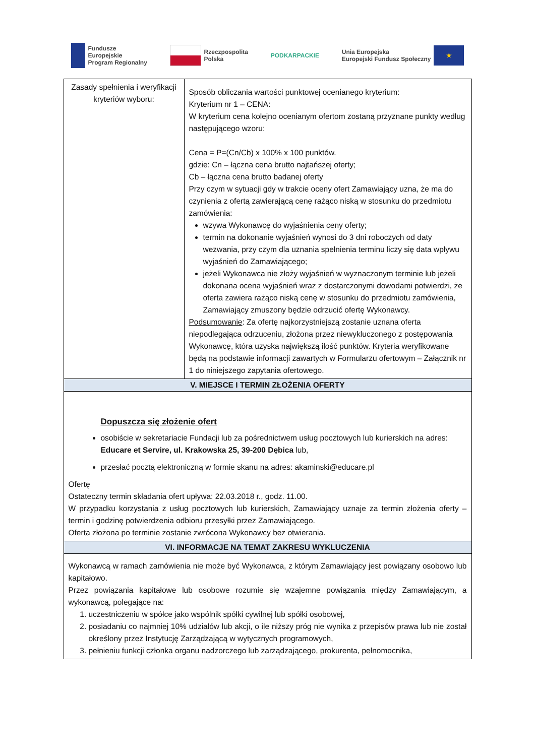Fundusze
Europejskie
Program Regionalny
Rzeczpospolita
Polska
PODKARPACKIE
Unia Europejska
Europejski Fundusz Społeczny ★
| Zasady spełnienia i weryfikacji kryteriów wyboru: | Sposób obliczania wartości punktowej ocenianego kryterium: Kryterium nr 1 – CENA: W kryterium cena kolejno ocenianym ofertom zostaną przyznane punkty według następującego wzoru: Cena = P=(Cn/Cb) x 100% x 100 punktów. gdzie: Cn – łączna cena brutto najtańszej oferty; Cb – łączna cena brutto badanej oferty Przy czym w sytuacji gdy w trakcie oceny ofert Zamawiający uzna, że ma do czynienia z ofertą zawierającą cenę rażąco niską w stosunku do przedmiotu zamówienia: wzywa Wykonawcę do wyjaśnienia ceny oferty; termin na dokonanie wyjaśnień wynosi do 3 dni roboczych od daty wezwania, przy czym dla uznania spełnienia terminu liczy się data wpływu wyjaśnień do Zamawiającego; jeżeli Wykonawca nie złoży wyjaśnień w wyznaczonym terminie lub jeżeli dokonana ocena wyjaśnień wraz z dostarczonymi dowodami potwierdzi, że oferta zawiera rażąco niską cenę w stosunku do przedmiotu zamówienia, Zamawiający zmuszony będzie odrzucić ofertę Wykonawcy. Podsumowanie : Za ofertę najkorzystniejszą zostanie uznana oferta niepodlegająca odrzuceniu, złożona przez niewykluczonego z postępowania Wykonawcę, która uzyska największą ilość punktów. Kryteria weryfikowane będą na podstawie informacji zawartych w Formularzu ofertowym – Załącznik nr 1 do niniejszego zapytania ofertowego. |
| V. MIEJSCE I TERMIN ZŁOŻENIA OFERTY | |
| Dopuszcza się złożenie ofert osobiście w sekretariacie Fundacji lub za pośrednictwem usług pocztowych lub kurierskich na adres: Educare et Servire, ul. Krakowska 25, 39-200 Dębica lub, przesłać pocztą elektroniczną w formie skanu na adres: akaminski@educare.pl Ofertę Ostateczny termin składania ofert upływa: 22.03.2018 r., godz. 11.00. W przypadku korzystania z usług pocztowych lub kurierskich, Zamawiający uznaje za termin złożenia oferty – termin i godzinę potwierdzenia odbioru przesyłki przez Zamawiającego. Oferta złożona po terminie zostanie zwrócona Wykonawcy bez otwierania. | |
| VI. INFORMACJE NA TEMAT ZAKRESU WYKLUCZENIA | |
| Wykonawcą w ramach zamówienia nie może być Wykonawca, z którym Zamawiający jest powiązany osobowo lub kapitałowo. Przez powiązania kapitałowe lub osobowe rozumie się wzajemne powiązania między Zamawiającym, a wykonawcą, polegające na: 1. uczestniczeniu w spółce jako wspólnik spółki cywilnej lub spółki osobowej, 2. posiadaniu co najmniej 10% udziałów lub akcji, o ile niższy próg nie wynika z przepisów prawa lub nie został określony przez Instytucję Zarządzającą w wytycznych programowych, 3. pełnieniu funkcji członka organu nadzorczego lub zarządzającego, prokurenta, pełnomocnika, | |